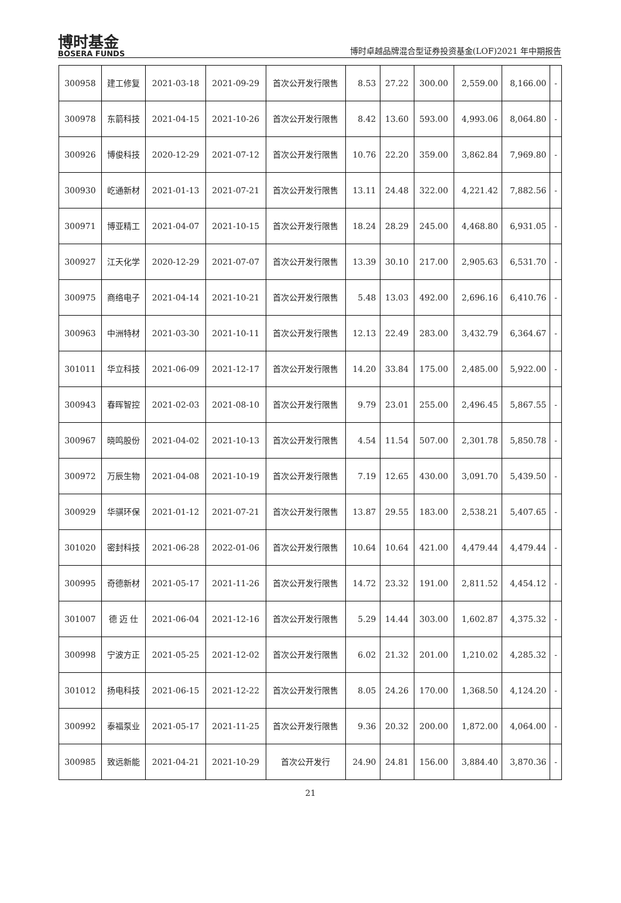博时基金
BOSERA FUNDS
博时卓越品牌混合型证券投资基金(LOF)2021 年中期报告
| 300958 | 建工修复 | 2021-03-18 | 2021-09-29 | 首次公开发行限售 | 8.53 | 27.22 | 300.00 | 2,559.00 | 8,166.00 | - |
| 300978 | 东箭科技 | 2021-04-15 | 2021-10-26 | 首次公开发行限售 | 8.42 | 13.60 | 593.00 | 4,993.06 | 8,064.80 | - |
| 300926 | 博俊科技 | 2020-12-29 | 2021-07-12 | 首次公开发行限售 | 10.76 | 22.20 | 359.00 | 3,862.84 | 7,969.80 | - |
| 300930 | 屹通新材 | 2021-01-13 | 2021-07-21 | 首次公开发行限售 | 13.11 | 24.48 | 322.00 | 4,221.42 | 7,882.56 | - |
| 300971 | 博亚精工 | 2021-04-07 | 2021-10-15 | 首次公开发行限售 | 18.24 | 28.29 | 245.00 | 4,468.80 | 6,931.05 | - |
| 300927 | 江天化学 | 2020-12-29 | 2021-07-07 | 首次公开发行限售 | 13.39 | 30.10 | 217.00 | 2,905.63 | 6,531.70 | - |
| 300975 | 商络电子 | 2021-04-14 | 2021-10-21 | 首次公开发行限售 | 5.48 | 13.03 | 492.00 | 2,696.16 | 6,410.76 | - |
| 300963 | 中洲特材 | 2021-03-30 | 2021-10-11 | 首次公开发行限售 | 12.13 | 22.49 | 283.00 | 3,432.79 | 6,364.67 | - |
| 301011 | 华立科技 | 2021-06-09 | 2021-12-17 | 首次公开发行限售 | 14.20 | 33.84 | 175.00 | 2,485.00 | 5,922.00 | - |
| 300943 | 春晖智控 | 2021-02-03 | 2021-08-10 | 首次公开发行限售 | 9.79 | 23.01 | 255.00 | 2,496.45 | 5,867.55 | - |
| 300967 | 晓鸣股份 | 2021-04-02 | 2021-10-13 | 首次公开发行限售 | 4.54 | 11.54 | 507.00 | 2,301.78 | 5,850.78 | - |
| 300972 | 万辰生物 | 2021-04-08 | 2021-10-19 | 首次公开发行限售 | 7.19 | 12.65 | 430.00 | 3,091.70 | 5,439.50 | - |
| 300929 | 华骐环保 | 2021-01-12 | 2021-07-21 | 首次公开发行限售 | 13.87 | 29.55 | 183.00 | 2,538.21 | 5,407.65 | - |
| 301020 | 密封科技 | 2021-06-28 | 2022-01-06 | 首次公开发行限售 | 10.64 | 10.64 | 421.00 | 4,479.44 | 4,479.44 | - |
| 300995 | 奇德新材 | 2021-05-17 | 2021-11-26 | 首次公开发行限售 | 14.72 | 23.32 | 191.00 | 2,811.52 | 4,454.12 | - |
| 301007 | 德 迈 仕 | 2021-06-04 | 2021-12-16 | 首次公开发行限售 | 5.29 | 14.44 | 303.00 | 1,602.87 | 4,375.32 | - |
| 300998 | 宁波方正 | 2021-05-25 | 2021-12-02 | 首次公开发行限售 | 6.02 | 21.32 | 201.00 | 1,210.02 | 4,285.32 | - |
| 301012 | 扬电科技 | 2021-06-15 | 2021-12-22 | 首次公开发行限售 | 8.05 | 24.26 | 170.00 | 1,368.50 | 4,124.20 | - |
| 300992 | 泰福泵业 | 2021-05-17 | 2021-11-25 | 首次公开发行限售 | 9.36 | 20.32 | 200.00 | 1,872.00 | 4,064.00 | - |
| 300985 | 致远新能 | 2021-04-21 | 2021-10-29 | 首次公开发行 | 24.90 | 24.81 | 156.00 | 3,884.40 | 3,870.36 | - |
21